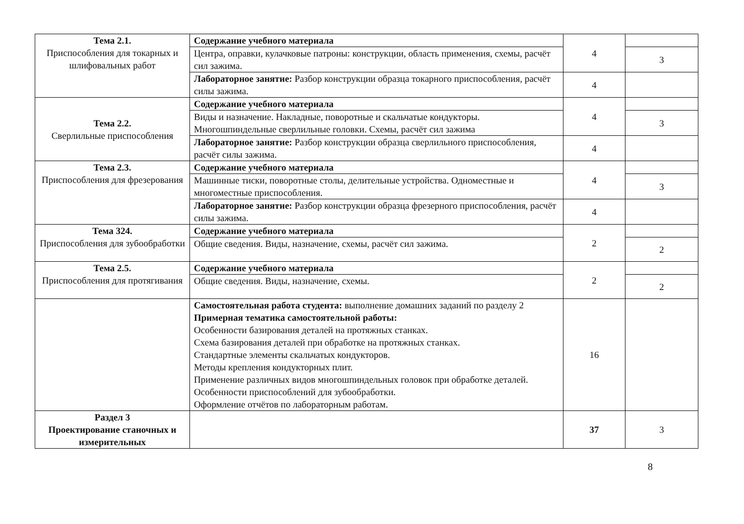| Тема 2.1. Приспособления для токарных и шлифовальных работ | Содержание учебного материала | 4 | |
| | Центра, оправки, кулачковые патроны: конструкции, область применения, схемы, расчёт сил зажима. | | 3 |
| | Лабораторное занятие: Разбор конструкции образца токарного приспособления, расчёт силы зажима. | 4 | |
| Тема 2.2. Сверлильные приспособления | Содержание учебного материала | 4 | |
| | Виды и назначение. Накладные, поворотные и скальчатые кондукторы. Многошпиндельные сверлильные головки. Схемы, расчёт сил зажима | | 3 |
| | Лабораторное занятие: Разбор конструкции образца сверлильного приспособления, расчёт силы зажима. | 4 | |
| Тема 2.3. Приспособления для фрезерования | Содержание учебного материала | 4 | |
| | Машинные тиски, поворотные столы, делительные устройства. Одноместные и многоместные приспособления. | | 3 |
| | Лабораторное занятие: Разбор конструкции образца фрезерного приспособления, расчёт силы зажима. | 4 | |
| Тема 324. Приспособления для зубообработки | Содержание учебного материала | 2 | |
| | Общие сведения. Виды, назначение, схемы, расчёт сил зажима. | | 2 |
| Тема 2.5. Приспособления для протягивания | Содержание учебного материала | 2 | |
| | Общие сведения. Виды, назначение, схемы. | | 2 |
| | Самостоятельная работа студента: выполнение домашних заданий по разделу 2 Примерная тематика самостоятельной работы: Особенности базирования деталей на протяжных станках. Схема базирования деталей при обработке на протяжных станках. Стандартные элементы скальчатых кондукторов. Методы крепления кондукторных плит. Применение различных видов многошпиндельных головок при обработке деталей. Особенности приспособлений для зубообработки. Оформление отчётов по лабораторным работам. | 16 | |
| Раздел 3 Проектирование станочных и измерительных | | 37 | 3 |
8